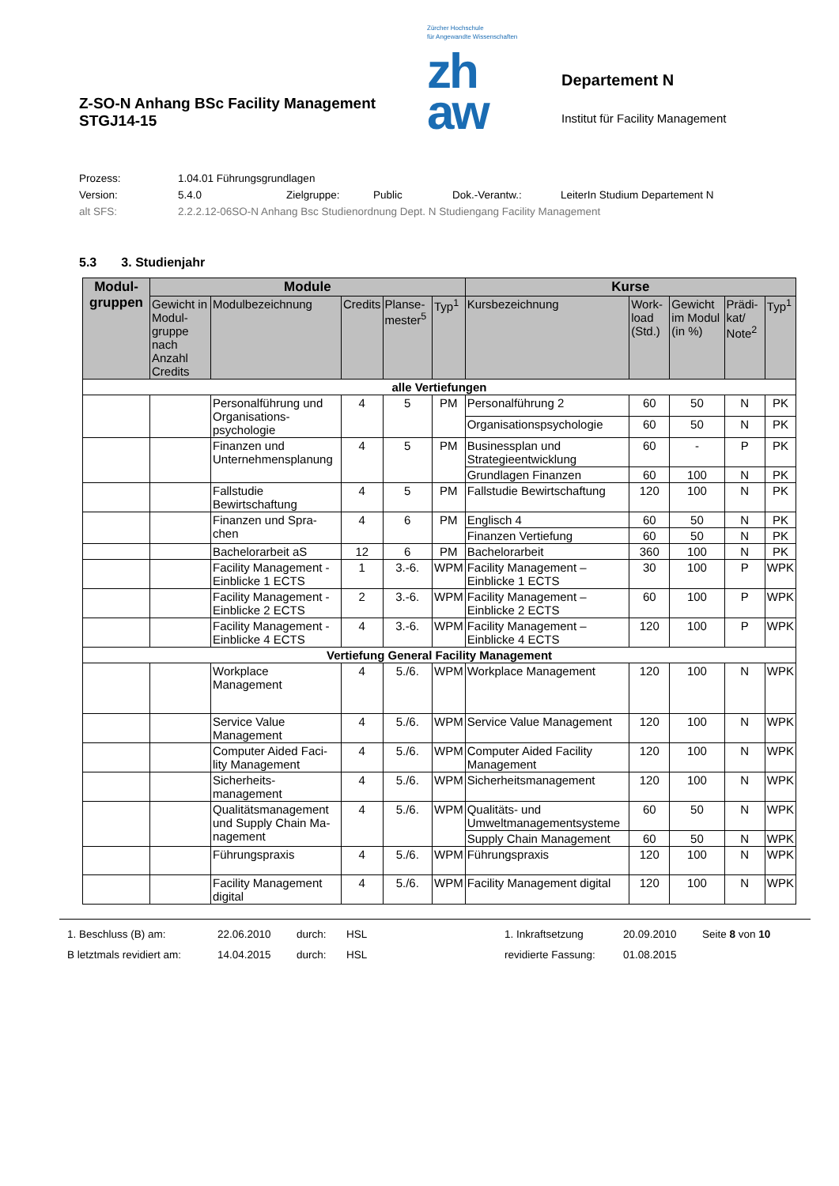Z-SO-N Anhang BSc Facility Management
STGJ14-15
Zürcher Hochschule
für Angewandte Wissenschaften
zh
aw
Departement N
Institut für Facility Management
Prozess: 1.04.01 Führungsgrundlagen
Version: 5.4.0 Zielgruppe: Public Dok.-Verantw.: LeiterIn Studium Departement N
alt SFS: 2.2.2.12-06SO-N Anhang Bsc Studienordnung Dept. N Studiengang Facility Management
5.3 3. Studienjahr
| Modul- gruppen | Module | | | | | Kurse | | | | |
| --- | --- | --- | --- | --- | --- | --- | --- | --- | --- | --- |
| | Gewicht in Modul-gruppe nach Anzahl Credits | Modulbezeichnung | Credits | Planse-mester<sup>5</sup> | Typ<sup>1</sup> | Kursbezeichnung | Work-load (Std.) | Gewicht im Modul (in %) | Prädi-kat/ Note<sup>2</sup> | Typ<sup>1</sup> |
| alle Vertiefungen | | | | | | | | | | |
| | | Personalführung und Organisations-psychologie | 4 | 5 | PM | Personalführung 2 | 60 | 50 | N | PK |
| | | | | | | Organisationspsychologie | 60 | 50 | N | PK |
| | | Finanzen und Unternehmensplanung | 4 | 5 | PM | Businessplan und Strategieentwicklung | 60 | - | P | PK |
| | | | | | | Grundlagen Finanzen | 60 | 100 | N | PK |
| | | Fallstudie Bewirtschaftung | 4 | 5 | PM | Fallstudie Bewirtschaftung | 120 | 100 | N | PK |
| | | Finanzen und Spra-chen | 4 | 6 | PM | Englisch 4 | 60 | 50 | N | PK |
| | | | | | | Finanzen Vertiefung | 60 | 50 | N | PK |
| | | Bachelorarbeit aS | 12 | 6 | PM | Bachelorarbeit | 360 | 100 | N | PK |
| | | Facility Management - Einblicke 1 ECTS | 1 | 3.-6. | WPM | Facility Management – Einblicke 1 ECTS | 30 | 100 | P | WPK |
| | | Facility Management - Einblicke 2 ECTS | 2 | 3.-6. | WPM | Facility Management – Einblicke 2 ECTS | 60 | 100 | P | WPK |
| | | Facility Management - Einblicke 4 ECTS | 4 | 3.-6. | WPM | Facility Management – Einblicke 4 ECTS | 120 | 100 | P | WPK |
| Vertiefung General Facility Management | | | | | | | | | | |
| | | Workplace Management | 4 | 5./6. | WPM | Workplace Management | 120 | 100 | N | WPK |
| | | Service Value Management | 4 | 5./6. | WPM | Service Value Management | 120 | 100 | N | WPK |
| | | Computer Aided Faci-lity Management | 4 | 5./6. | WPM | Computer Aided Facility Management | 120 | 100 | N | WPK |
| | | Sicherheits-management | 4 | 5./6. | WPM | Sicherheitsmanagement | 120 | 100 | N | WPK |
| | | Qualitätsmanagement und Supply Chain Ma-nagement | 4 | 5./6. | WPM | Qualitäts- und Umweltmanagementsysteme | 60 | 50 | N | WPK |
| | | | | | | Supply Chain Management | 60 | 50 | N | WPK |
| | | Führungspraxis | 4 | 5./6. | WPM | Führungspraxis | 120 | 100 | N | WPK |
| | | Facility Management digital | 4 | 5./6. | WPM | Facility Management digital | 120 | 100 | N | WPK |
1. Beschluss (B) am: 22.06.2010 durch: HSL 1. Inkraftsetzung 20.09.2010 Seite 8 von 10
B letztmals revidiert am: 14.04.2015 durch: HSL revidierte Fassung: 01.08.2015